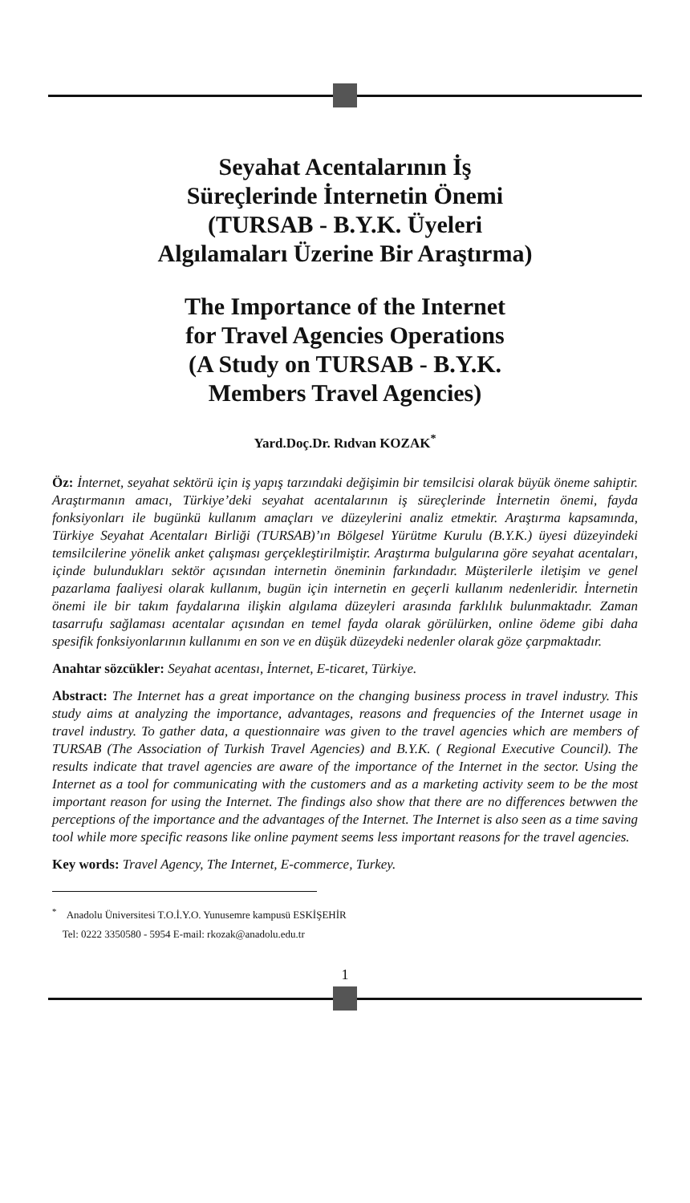Seyahat Acentalarının İş
Süreçlerinde İnternetin Önemi
(TURSAB - B.Y.K. Üyeleri
Algılamaları Üzerine Bir Araştırma)
The Importance of the Internet
for Travel Agencies Operations
(A Study on TURSAB - B.Y.K.
Members Travel Agencies)
Yard.Doç.Dr. Rıdvan KOZAK<sup>*</sup>
Öz: İnternet, seyahat sektörü için iş yapış tarzındaki değişimin bir temsilcisi olarak büyük öneme sahiptir. Araştırmanın amacı, Türkiye’deki seyahat acentalarının iş süreçlerinde İnternetin önemi, fayda fonksiyonları ile bugünkü kullanım amaçları ve düzeylerini analiz etmektir. Araştırma kapsamında, Türkiye Seyahat Acentaları Birliği (TURSAB)’ın Bölgesel Yürütme Kurulu (B.Y.K.) üyesi düzeyindeki temsilcilerine yönelik anket çalışması gerçekleştirilmiştir. Araştırma bulgularına göre seyahat acentaları, içinde bulundukları sektör açısından internetin öneminin farkındadır. Müşterilerle iletişim ve genel pazarlama faaliyesi olarak kullanım, bugün için internetin en geçerli kullanım nedenleridir. İnternetin önemi ile bir takım faydalarına ilişkin algılama düzeyleri arasında farklılık bulunmaktadır. Zaman tasarrufu sağlaması acentalar açısından en temel fayda olarak görülürken, online ödeme gibi daha spesifik fonksiyonlarının kullanımı en son ve en düşük düzeydeki nedenler olarak göze çarpmaktadır.
Anahtar sözcükler: Seyahat acentası, İnternet, E-ticaret, Türkiye.
Abstract: The Internet has a great importance on the changing business process in travel industry. This study aims at analyzing the importance, advantages, reasons and frequencies of the Internet usage in travel industry. To gather data, a questionnaire was given to the travel agencies which are members of TURSAB (The Association of Turkish Travel Agencies) and B.Y.K. ( Regional Executive Council). The results indicate that travel agencies are aware of the importance of the Internet in the sector. Using the Internet as a tool for communicating with the customers and as a marketing activity seem to be the most important reason for using the Internet. The findings also show that there are no differences betwwen the perceptions of the importance and the advantages of the Internet. The Internet is also seen as a time saving tool while more specific reasons like online payment seems less important reasons for the travel agencies.
Key words: Travel Agency, The Internet, E-commerce, Turkey.
<sup>*</sup> Anadolu Üniversitesi T.O.İ.Y.O. Yunusemre kampusü ESKİŞEHİR
Tel: 0222 3350580 - 5954 E-mail: rkozak@anadolu.edu.tr
1